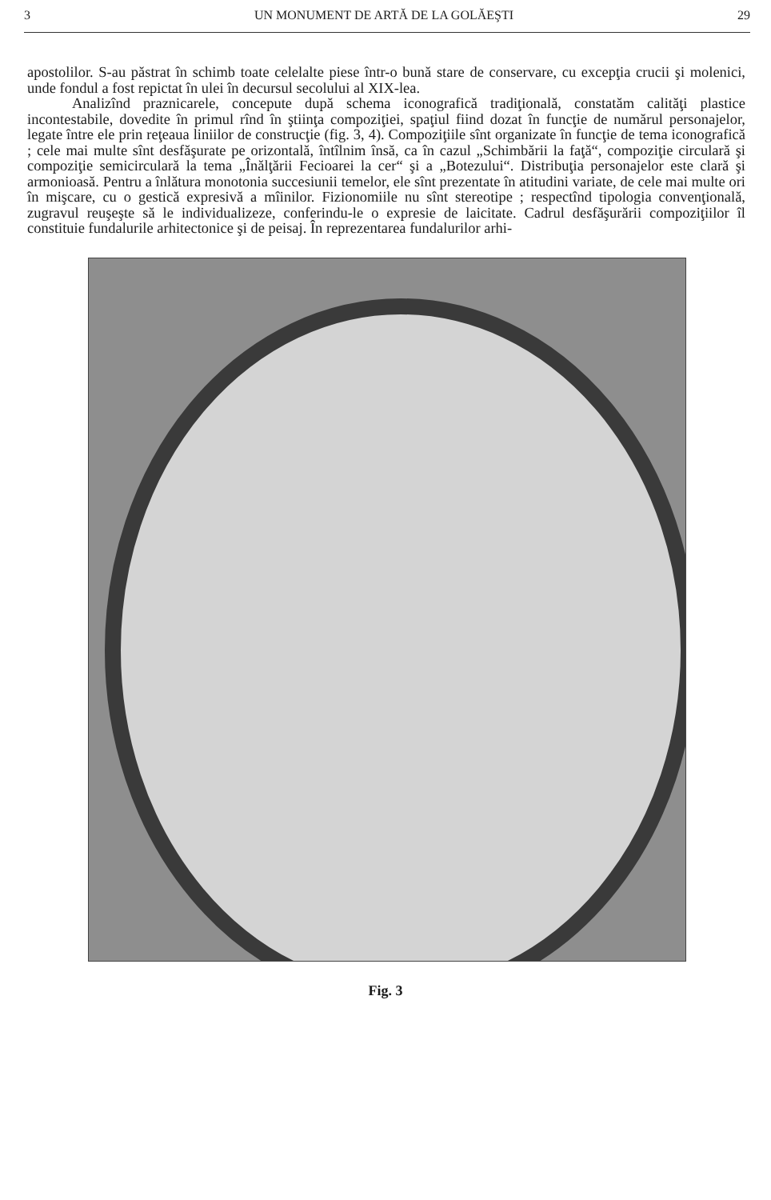3 UN MONUMENT DE ARTĂ DE LA GOLĂEŞTI 29
apostolilor. S-au păstrat în schimb toate celelalte piese într-o bună stare de conservare, cu excepţia crucii şi molenici, unde fondul a fost repictat în ulei în decursul secolului al XIX-lea.
Analizînd praznicarele, concepute după schema iconografică tradiţională, constatăm calităţi plastice incontestabile, dovedite în primul rînd în ştiinţa compoziţiei, spaţiul fiind dozat în funcţie de numărul personajelor, legate între ele prin reţeaua liniilor de construcţie (fig. 3, 4). Compoziţiile sînt organizate în funcţie de tema iconografică ; cele mai multe sînt desfăşurate pe orizontală, întîlnim însă, ca în cazul „Schimbării la faţă“, compoziţie circulară şi compoziţie semicirculară la tema „Înălţării Fecioarei la cer“ şi a „Botezului“. Distribuţia personajelor este clară şi armonioasă. Pentru a înlătura monotonia succesiunii temelor, ele sînt prezentate în atitudini variate, de cele mai multe ori în mişcare, cu o gestică expresivă a mîinilor. Fizionomiile nu sînt stereotipe ; respectînd tipologia convenţională, zugravul reuşeşte să le individualizeze, conferindu-le o expresie de laicitate. Cadrul desfăşurării compoziţiilor îl constituie fundalurile arhitectonice şi de peisaj. În reprezentarea fundalurilor arhi-
Fig. 3